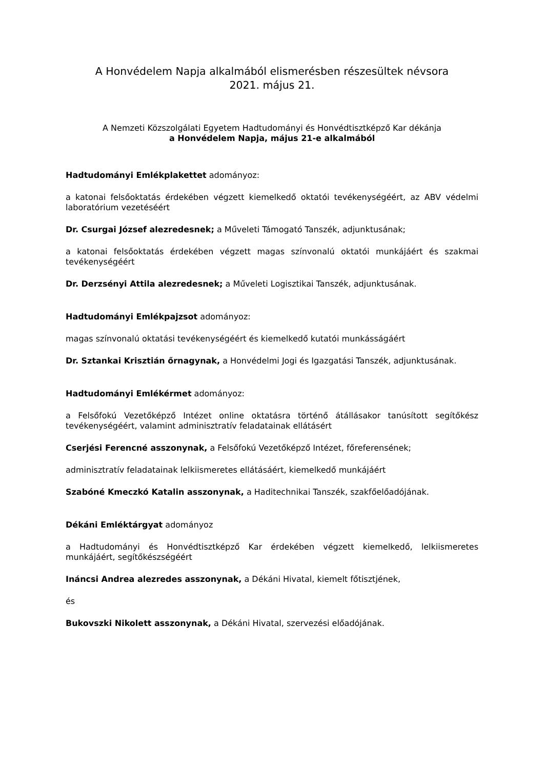A Honvédelem Napja alkalmából elismerésben részesültek névsora
2021. május 21.
A Nemzeti Közszolgálati Egyetem Hadtudományi és Honvédtisztképző Kar dékánja
a Honvédelem Napja, május 21-e alkalmából
Hadtudományi Emlékplakettet adományoz:
a katonai felsőoktatás érdekében végzett kiemelkedő oktatói tevékenységéért, az ABV védelmi laboratórium vezetéséért
Dr. Csurgai József alezredesnek; a Műveleti Támogató Tanszék, adjunktusának;
a katonai felsőoktatás érdekében végzett magas színvonalú oktatói munkájáért és szakmai tevékenységéért
Dr. Derzsényi Attila alezredesnek; a Műveleti Logisztikai Tanszék, adjunktusának.
Hadtudományi Emlékpajzsot adományoz:
magas színvonalú oktatási tevékenységéért és kiemelkedő kutatói munkásságáért
Dr. Sztankai Krisztián őrnagynak, a Honvédelmi Jogi és Igazgatási Tanszék, adjunktusának.
Hadtudományi Emlékérmet adományoz:
a Felsőfokú Vezetőképző Intézet online oktatásra történő átállásakor tanúsított segítőkész tevékenységéért, valamint adminisztratív feladatainak ellátásért
Cserjési Ferencné asszonynak, a Felsőfokú Vezetőképző Intézet, főreferensének;
adminisztratív feladatainak lelkiismeretes ellátásáért, kiemelkedő munkájáért
Szabóné Kmeczkó Katalin asszonynak, a Haditechnikai Tanszék, szakfőelőadójának.
Dékáni Emléktárgyat adományoz
a Hadtudományi és Honvédtisztképző Kar érdekében végzett kiemelkedő, lelkiismeretes munkájáért, segítőkészségéért
Ináncsi Andrea alezredes asszonynak, a Dékáni Hivatal, kiemelt főtisztjének,
és
Bukovszki Nikolett asszonynak, a Dékáni Hivatal, szervezési előadójának.